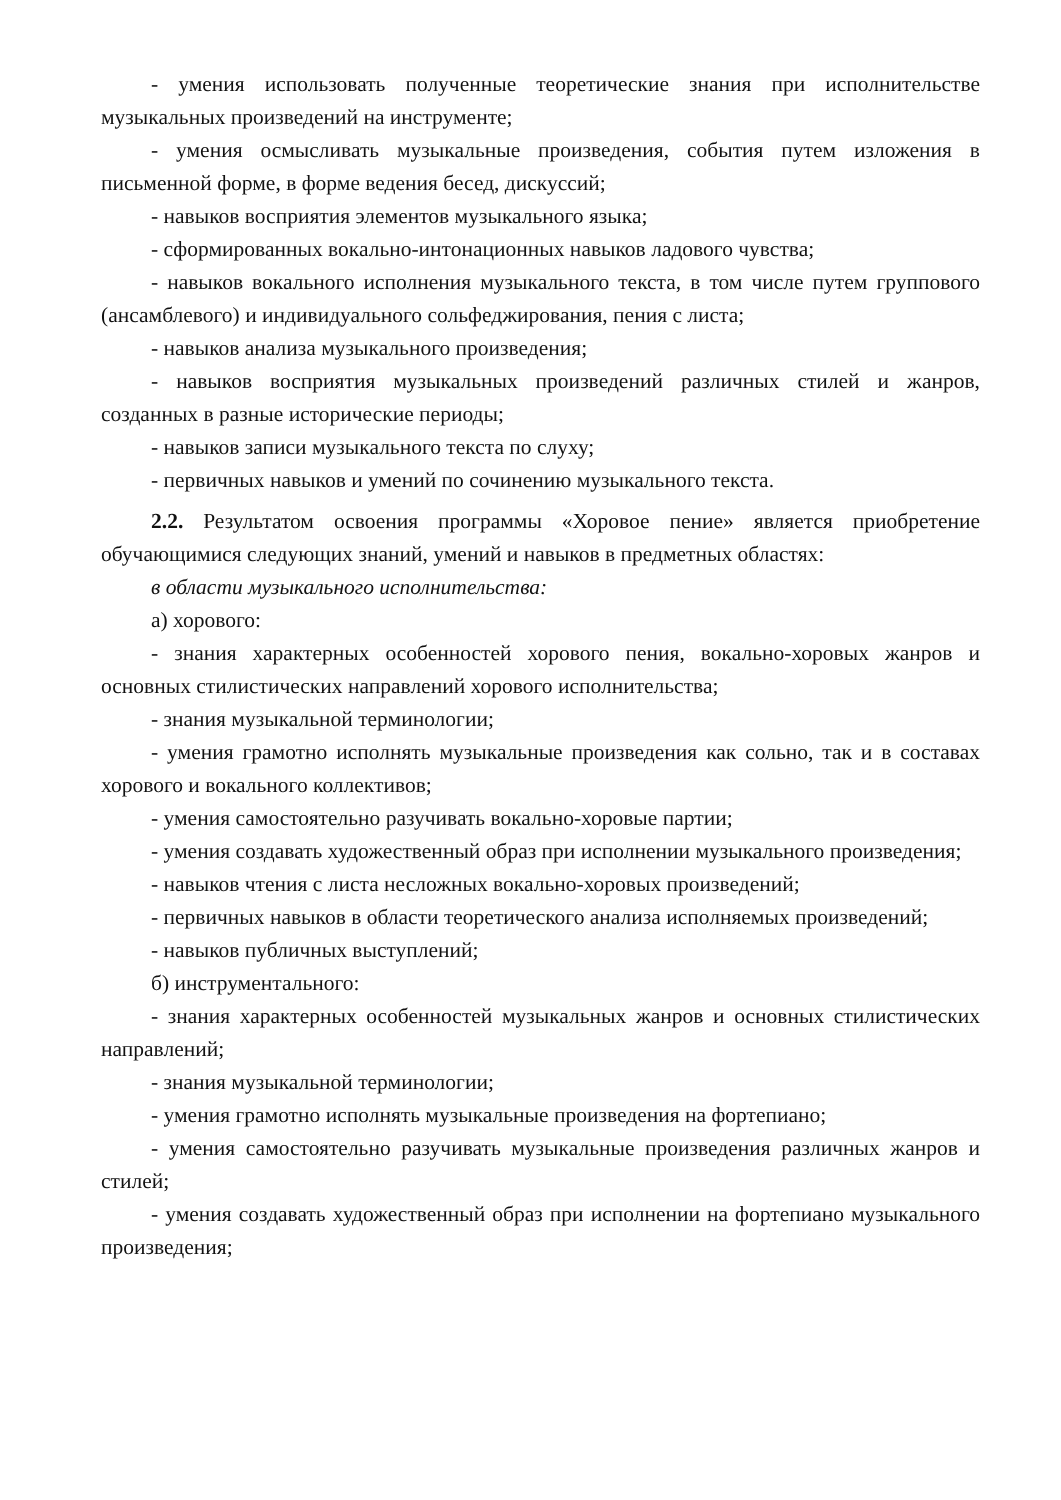- умения использовать полученные теоретические знания при исполнительстве музыкальных произведений на инструменте;
- умения осмысливать музыкальные произведения, события путем изложения в письменной форме, в форме ведения бесед, дискуссий;
- навыков восприятия элементов музыкального языка;
- сформированных вокально-интонационных навыков ладового чувства;
- навыков вокального исполнения музыкального текста, в том числе путем группового (ансамблевого) и индивидуального сольфеджирования, пения с листа;
- навыков анализа музыкального произведения;
- навыков восприятия музыкальных произведений различных стилей и жанров, созданных в разные исторические периоды;
- навыков записи музыкального текста по слуху;
- первичных навыков и умений по сочинению музыкального текста.
2.2. Результатом освоения программы «Хоровое пение» является приобретение обучающимися следующих знаний, умений и навыков в предметных областях:
в области музыкального исполнительства:
а) хорового:
- знания характерных особенностей хорового пения, вокально-хоровых жанров и основных стилистических направлений хорового исполнительства;
- знания музыкальной терминологии;
- умения грамотно исполнять музыкальные произведения как сольно, так и в составах хорового и вокального коллективов;
- умения самостоятельно разучивать вокально-хоровые партии;
- умения создавать художественный образ при исполнении музыкального произведения;
- навыков чтения с листа несложных вокально-хоровых произведений;
- первичных навыков в области теоретического анализа исполняемых произведений;
- навыков публичных выступлений;
б) инструментального:
- знания характерных особенностей музыкальных жанров и основных стилистических направлений;
- знания музыкальной терминологии;
- умения грамотно исполнять музыкальные произведения на фортепиано;
- умения самостоятельно разучивать музыкальные произведения различных жанров и стилей;
- умения создавать художественный образ при исполнении на фортепиано музыкального произведения;